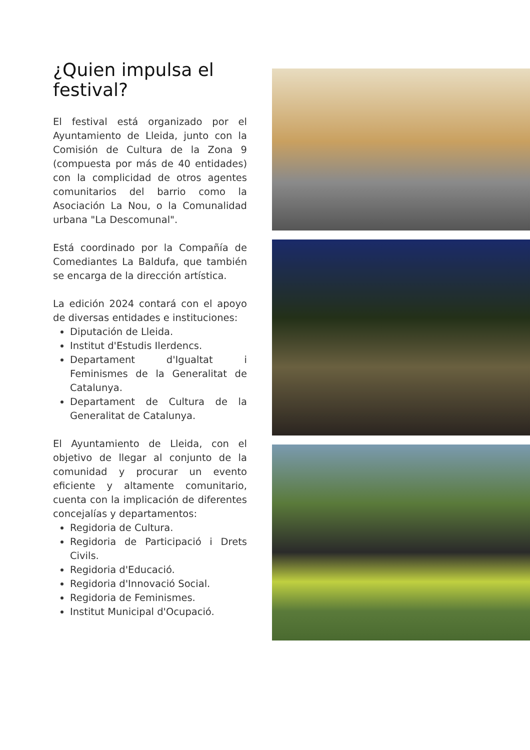¿Quien impulsa el festival?
El festival está organizado por el Ayuntamiento de Lleida, junto con la Comisión de Cultura de la Zona 9 (compuesta por más de 40 entidades) con la complicidad de otros agentes comunitarios del barrio como la Asociación La Nou, o la Comunalidad urbana "La Descomunal".
Está coordinado por la Compañía de Comediantes La Baldufa, que también se encarga de la dirección artística.
La edición 2024 contará con el apoyo de diversas entidades e instituciones:
Diputación de Lleida.
Institut d'Estudis Ilerdencs.
Departament d'Igualtat i Feminismes de la Generalitat de Catalunya.
Departament de Cultura de la Generalitat de Catalunya.
El Ayuntamiento de Lleida, con el objetivo de llegar al conjunto de la comunidad y procurar un evento eficiente y altamente comunitario, cuenta con la implicación de diferentes concejalías y departamentos:
Regidoria de Cultura.
Regidoria de Participació i Drets Civils.
Regidoria d'Educació.
Regidoria d'Innovació Social.
Regidoria de Feminismes.
Institut Municipal d'Ocupació.